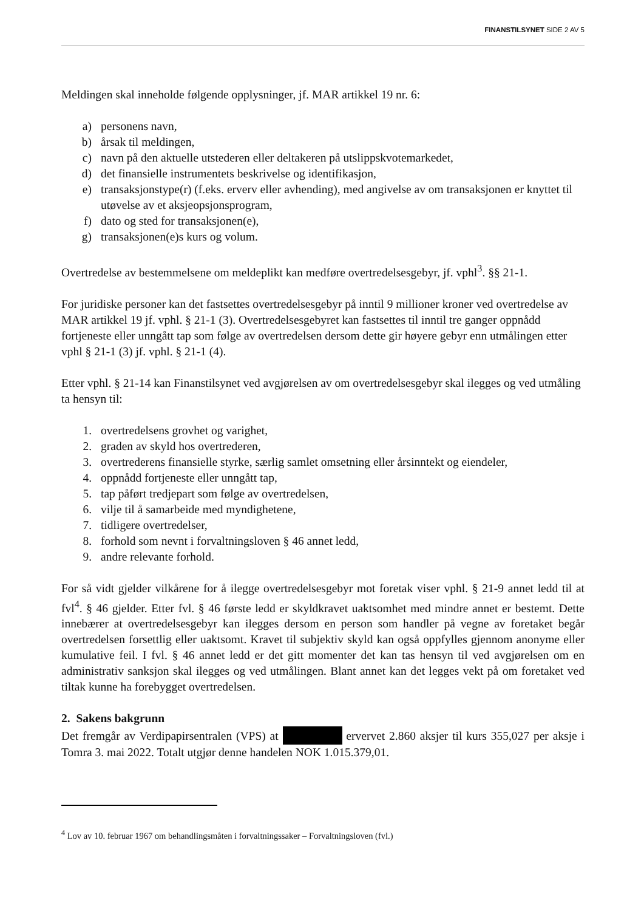FINANSTILSYNET SIDE 2 AV 5
Meldingen skal inneholde følgende opplysninger, jf. MAR artikkel 19 nr. 6:
a) personens navn,
b) årsak til meldingen,
c) navn på den aktuelle utstederen eller deltakeren på utslippskvotemarkedet,
d) det finansielle instrumentets beskrivelse og identifikasjon,
e) transaksjonstype(r) (f.eks. erverv eller avhending), med angivelse av om transaksjonen er knyttet til utøvelse av et aksjeopsjonsprogram,
f) dato og sted for transaksjonen(e),
g) transaksjonen(e)s kurs og volum.
Overtredelse av bestemmelsene om meldeplikt kan medføre overtredelsesgebyr, jf. vphl<sup>3</sup>. §§ 21-1.
For juridiske personer kan det fastsettes overtredelsesgebyr på inntil 9 millioner kroner ved overtredelse av MAR artikkel 19 jf. vphl. § 21-1 (3). Overtredelsesgebyret kan fastsettes til inntil tre ganger oppnådd fortjeneste eller unngått tap som følge av overtredelsen dersom dette gir høyere gebyr enn utmålingen etter vphl § 21-1 (3) jf. vphl. § 21-1 (4).
Etter vphl. § 21-14 kan Finanstilsynet ved avgjørelsen av om overtredelsesgebyr skal ilegges og ved utmåling ta hensyn til:
1. overtredelsens grovhet og varighet,
2. graden av skyld hos overtrederen,
3. overtrederens finansielle styrke, særlig samlet omsetning eller årsinntekt og eiendeler,
4. oppnådd fortjeneste eller unngått tap,
5. tap påført tredjepart som følge av overtredelsen,
6. vilje til å samarbeide med myndighetene,
7. tidligere overtredelser,
8. forhold som nevnt i forvaltningsloven § 46 annet ledd,
9. andre relevante forhold.
For så vidt gjelder vilkårene for å ilegge overtredelsesgebyr mot foretak viser vphl. § 21-9 annet ledd til at fvl<sup>4</sup>. § 46 gjelder. Etter fvl. § 46 første ledd er skyldkravet uaktsomhet med mindre annet er bestemt. Dette innebærer at overtredelsesgebyr kan ilegges dersom en person som handler på vegne av foretaket begår overtredelsen forsettlig eller uaktsomt. Kravet til subjektiv skyld kan også oppfylles gjennom anonyme eller kumulative feil. I fvl. § 46 annet ledd er det gitt momenter det kan tas hensyn til ved avgjørelsen om en administrativ sanksjon skal ilegges og ved utmålingen. Blant annet kan det legges vekt på om foretaket ved tiltak kunne ha forebygget overtredelsen.
2. Sakens bakgrunn
Det fremgår av Verdipapirsentralen (VPS) at ervervet 2.860 aksjer til kurs 355,027 per aksje i Tomra 3. mai 2022. Totalt utgjør denne handelen NOK 1.015.379,01.
<sup>4</sup> Lov av 10. februar 1967 om behandlingsmåten i forvaltningssaker – Forvaltningsloven (fvl.)